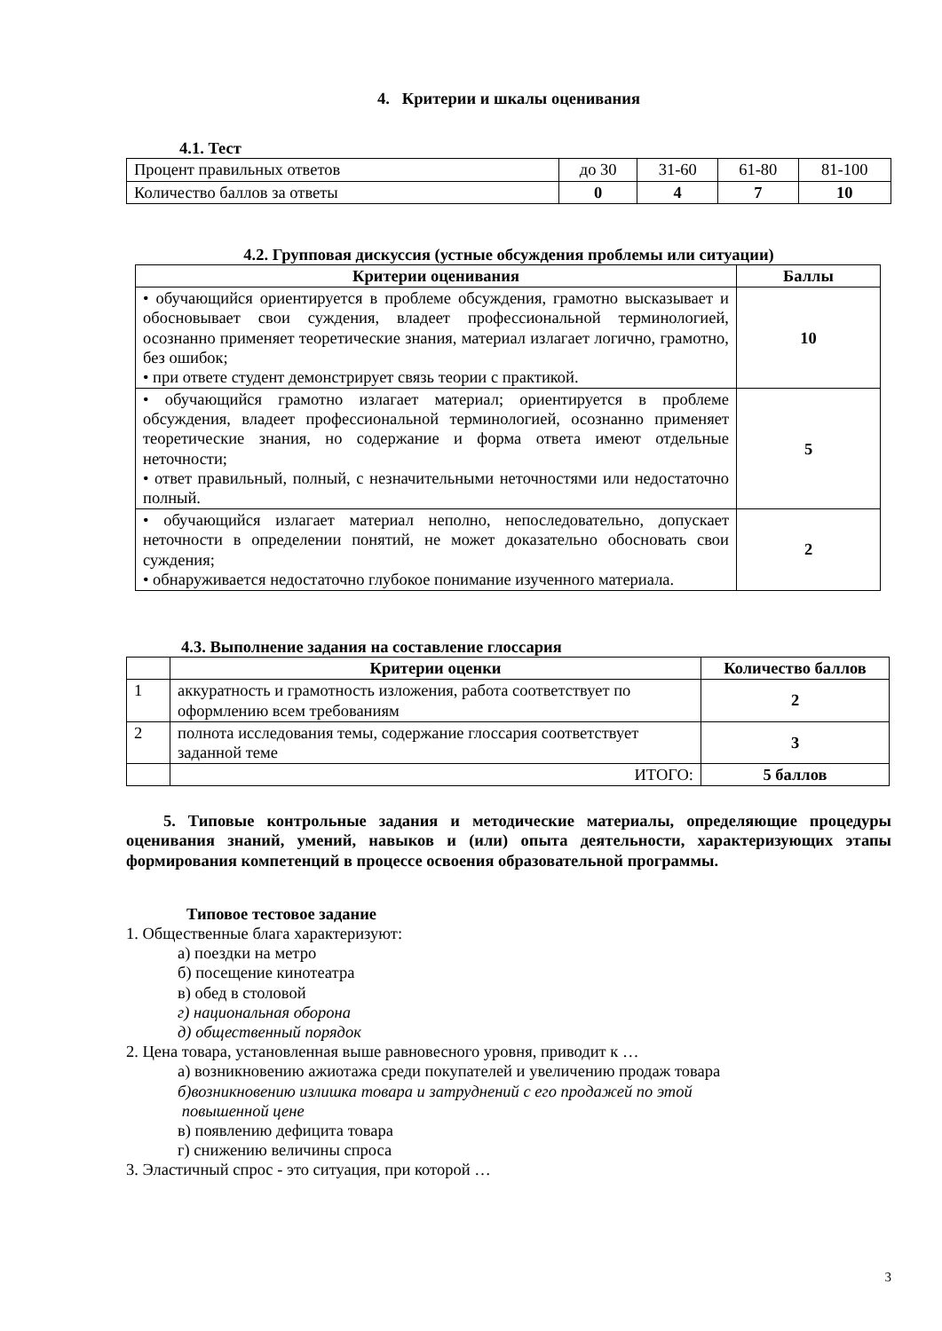4. Критерии и шкалы оценивания
4.1. Тест
| Процент правильных ответов | до 30 | 31-60 | 61-80 | 81-100 |
| Количество баллов за ответы | 0 | 4 | 7 | 10 |
4.2. Групповая дискуссия (устные обсуждения проблемы или ситуации)
| Критерии оценивания | Баллы |
| --- | --- |
| • обучающийся ориентируется в проблеме обсуждения, грамотно высказывает и обосновывает свои суждения, владеет профессиональной терминологией, осознанно применяет теоретические знания, материал излагает логично, грамотно, без ошибок; • при ответе студент демонстрирует связь теории с практикой. | 10 |
| • обучающийся грамотно излагает материал; ориентируется в проблеме обсуждения, владеет профессиональной терминологией, осознанно применяет теоретические знания, но содержание и форма ответа имеют отдельные неточности; • ответ правильный, полный, с незначительными неточностями или недостаточно полный. | 5 |
| • обучающийся излагает материал неполно, непоследовательно, допускает неточности в определении понятий, не может доказательно обосновать свои суждения; • обнаруживается недостаточно глубокое понимание изученного материала. | 2 |
4.3. Выполнение задания на составление глоссария
| | Критерии оценки | Количество баллов |
| --- | --- | --- |
| 1 | аккуратность и грамотность изложения, работа соответствует по оформлению всем требованиям | 2 |
| 2 | полнота исследования темы, содержание глоссария соответствует заданной теме | 3 |
| | ИТОГО: | 5 баллов |
5. Типовые контрольные задания и методические материалы, определяющие процедуры оценивания знаний, умений, навыков и (или) опыта деятельности, характеризующих этапы формирования компетенций в процессе освоения образовательной программы.
Типовое тестовое задание
1. Общественные блага характеризуют:
а) поездки на метро
б) посещение кинотеатра
в) обед в столовой
г) национальная оборона
д) общественный порядок
2. Цена товара, установленная выше равновесного уровня, приводит к …
а) возникновению ажиотажа среди покупателей и увеличению продаж товара
б)возникновению излишка товара и затруднений с его продажей по этой
повышенной цене
в) появлению дефицита товара
г) снижению величины спроса
3. Эластичный спрос - это ситуация, при которой …
3